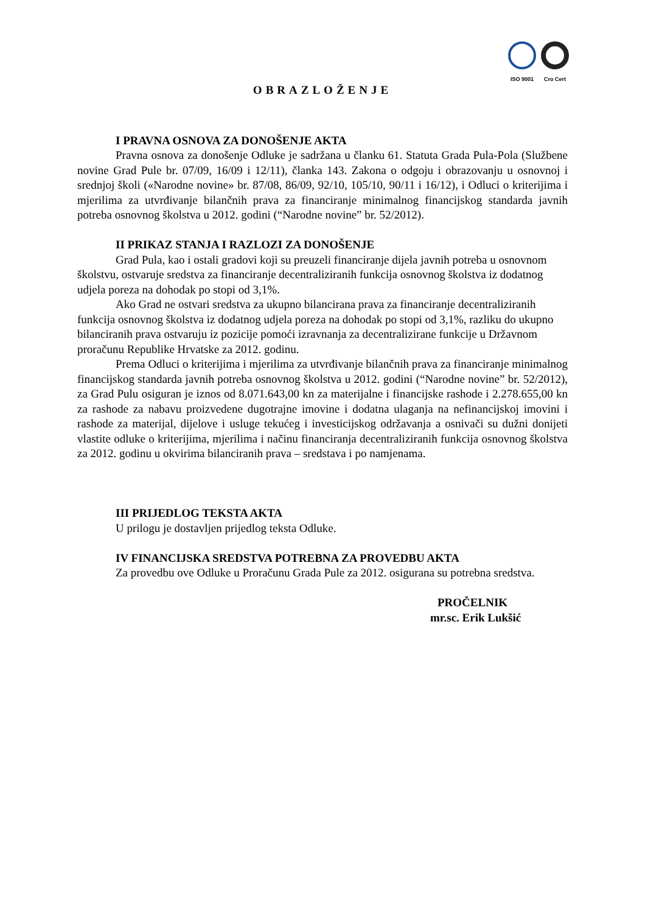ISO 9001 Cro Cert
OBRAZLOŽENJE
I PRAVNA OSNOVA ZA DONOŠENJE AKTA
Pravna osnova za donošenje Odluke je sadržana u članku 61. Statuta Grada Pula-Pola (Službene novine Grad Pule br. 07/09, 16/09 i 12/11), članka 143. Zakona o odgoju i obrazovanju u osnovnoj i srednjoj školi («Narodne novine» br. 87/08, 86/09, 92/10, 105/10, 90/11 i 16/12), i Odluci o kriterijima i mjerilima za utvrđivanje bilančnih prava za financiranje minimalnog financijskog standarda javnih potreba osnovnog školstva u 2012. godini (“Narodne novine” br. 52/2012).
II PRIKAZ STANJA I RAZLOZI ZA DONOŠENJE
Grad Pula, kao i ostali gradovi koji su preuzeli financiranje dijela javnih potreba u osnovnom školstvu, ostvaruje sredstva za financiranje decentraliziranih funkcija osnovnog školstva iz dodatnog udjela poreza na dohodak po stopi od 3,1%.
Ako Grad ne ostvari sredstva za ukupno bilancirana prava za financiranje decentraliziranih funkcija osnovnog školstva iz dodatnog udjela poreza na dohodak po stopi od 3,1%, razliku do ukupno bilanciranih prava ostvaruju iz pozicije pomoći izravnanja za decentralizirane funkcije u Državnom proračunu Republike Hrvatske za 2012. godinu.
Prema Odluci o kriterijima i mjerilima za utvrđivanje bilančnih prava za financiranje minimalnog financijskog standarda javnih potreba osnovnog školstva u 2012. godini (“Narodne novine” br. 52/2012), za Grad Pulu osiguran je iznos od 8.071.643,00 kn za materijalne i financijske rashode i 2.278.655,00 kn za rashode za nabavu proizvedene dugotrajne imovine i dodatna ulaganja na nefinancijskoj imovini i rashode za materijal, dijelove i usluge tekućeg i investicijskog održavanja a osnivači su dužni donijeti vlastite odluke o kriterijima, mjerilima i načinu financiranja decentraliziranih funkcija osnovnog školstva za 2012. godinu u okvirima bilanciranih prava – sredstava i po namjenama.
III PRIJEDLOG TEKSTA AKTA
U prilogu je dostavljen prijedlog teksta Odluke.
IV FINANCIJSKA SREDSTVA POTREBNA ZA PROVEDBU AKTA
Za provedbu ove Odluke u Proračunu Grada Pule za 2012. osigurana su potrebna sredstva.
PROČELNIK
mr.sc. Erik Lukšić